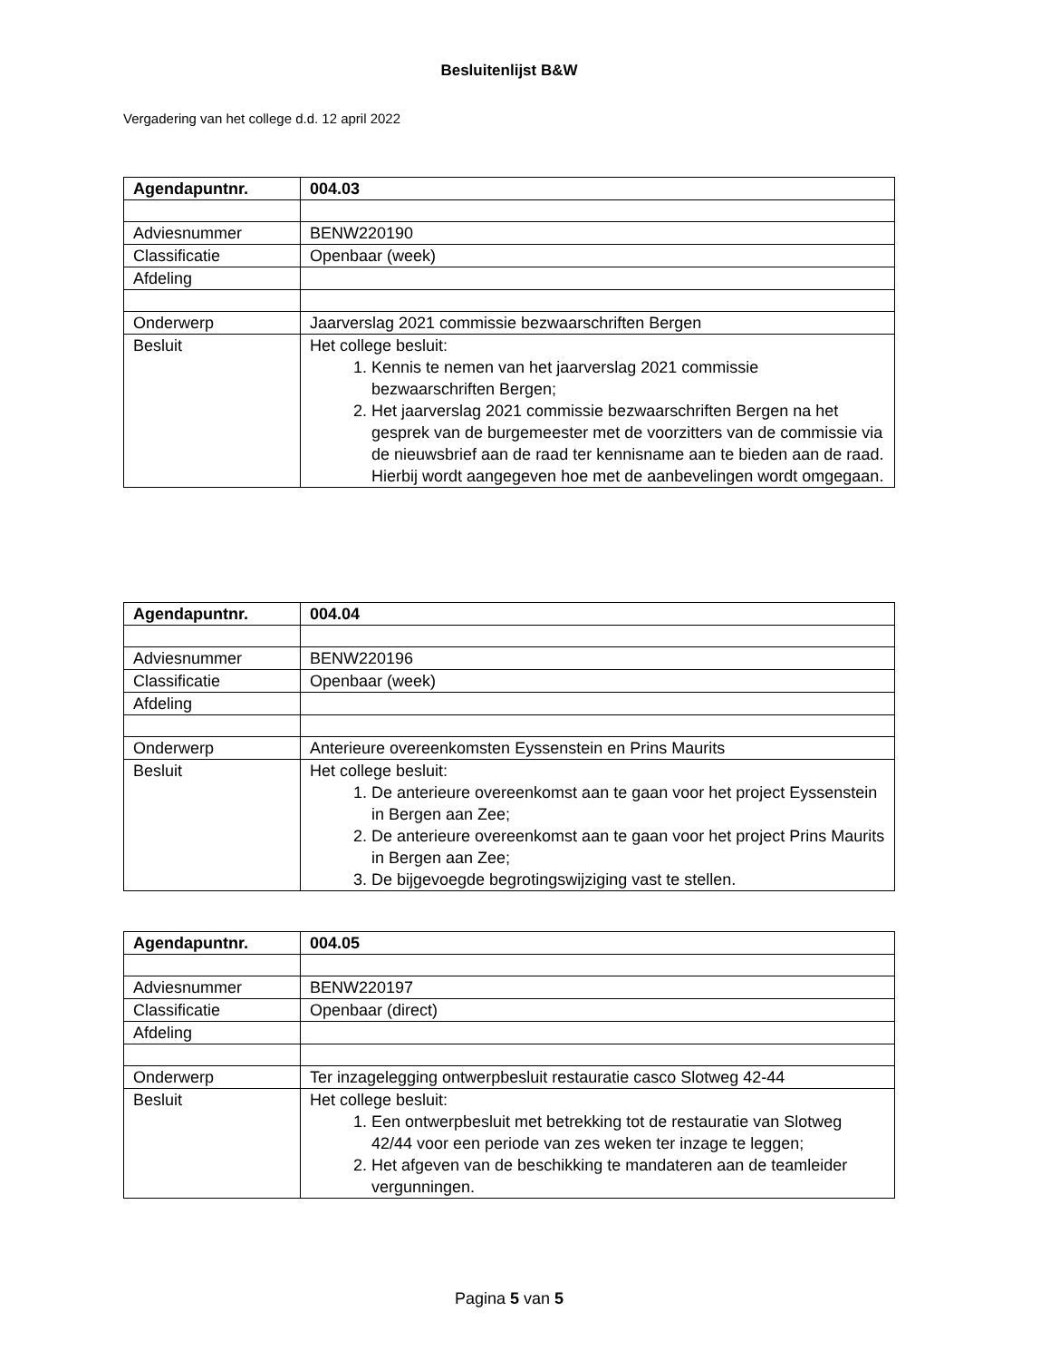Besluitenlijst B&W
Vergadering van het college d.d. 12 april 2022
| Agendapuntnr. | 004.03 |
| Adviesnummer | BENW220190 |
| Classificatie | Openbaar (week) |
| Afdeling | |
| Onderwerp | Jaarverslag 2021 commissie bezwaarschriften Bergen |
| Besluit | Het college besluit: 1. Kennis te nemen van het jaarverslag 2021 commissie bezwaarschriften Bergen; 2. Het jaarverslag 2021 commissie bezwaarschriften Bergen na het gesprek van de burgemeester met de voorzitters van de commissie via de nieuwsbrief aan de raad ter kennisname aan te bieden aan de raad. Hierbij wordt aangegeven hoe met de aanbevelingen wordt omgegaan. |
| Agendapuntnr. | 004.04 |
| Adviesnummer | BENW220196 |
| Classificatie | Openbaar (week) |
| Afdeling | |
| Onderwerp | Anterieure overeenkomsten Eyssenstein en Prins Maurits |
| Besluit | Het college besluit: 1. De anterieure overeenkomst aan te gaan voor het project Eyssenstein in Bergen aan Zee; 2. De anterieure overeenkomst aan te gaan voor het project Prins Maurits in Bergen aan Zee; 3. De bijgevoegde begrotingswijziging vast te stellen. |
| Agendapuntnr. | 004.05 |
| Adviesnummer | BENW220197 |
| Classificatie | Openbaar (direct) |
| Afdeling | |
| Onderwerp | Ter inzagelegging ontwerpbesluit restauratie casco Slotweg 42-44 |
| Besluit | Het college besluit: 1. Een ontwerpbesluit met betrekking tot de restauratie van Slotweg 42/44 voor een periode van zes weken ter inzage te leggen; 2. Het afgeven van de beschikking te mandateren aan de teamleider vergunningen. |
Pagina 5 van 5